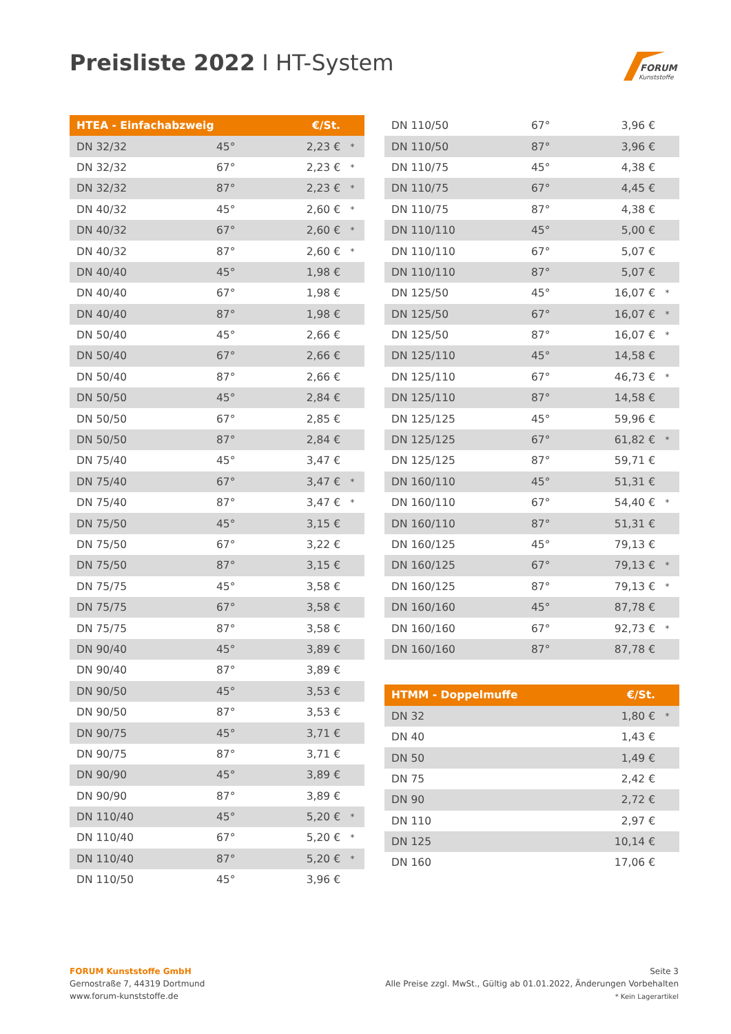Preisliste 2022 I HT-System
FORUM
Kunststoffe
| HTEA - Einfachabzweig | | | €/St. | |
| --- | --- | --- | --- | --- |
| DN 32/32 | 45° | 2,23 € | | * |
| DN 32/32 | 67° | 2,23 € | | * |
| DN 32/32 | 87° | 2,23 € | | * |
| DN 40/32 | 45° | 2,60 € | | * |
| DN 40/32 | 67° | 2,60 € | | * |
| DN 40/32 | 87° | 2,60 € | | * |
| DN 40/40 | 45° | 1,98 € | | |
| DN 40/40 | 67° | 1,98 € | | |
| DN 40/40 | 87° | 1,98 € | | |
| DN 50/40 | 45° | 2,66 € | | |
| DN 50/40 | 67° | 2,66 € | | |
| DN 50/40 | 87° | 2,66 € | | |
| DN 50/50 | 45° | 2,84 € | | |
| DN 50/50 | 67° | 2,85 € | | |
| DN 50/50 | 87° | 2,84 € | | |
| DN 75/40 | 45° | 3,47 € | | |
| DN 75/40 | 67° | 3,47 € | | * |
| DN 75/40 | 87° | 3,47 € | | * |
| DN 75/50 | 45° | 3,15 € | | |
| DN 75/50 | 67° | 3,22 € | | |
| DN 75/50 | 87° | 3,15 € | | |
| DN 75/75 | 45° | 3,58 € | | |
| DN 75/75 | 67° | 3,58 € | | |
| DN 75/75 | 87° | 3,58 € | | |
| DN 90/40 | 45° | 3,89 € | | |
| DN 90/40 | 87° | 3,89 € | | |
| DN 90/50 | 45° | 3,53 € | | |
| DN 90/50 | 87° | 3,53 € | | |
| DN 90/75 | 45° | 3,71 € | | |
| DN 90/75 | 87° | 3,71 € | | |
| DN 90/90 | 45° | 3,89 € | | |
| DN 90/90 | 87° | 3,89 € | | |
| DN 110/40 | 45° | 5,20 € | | * |
| DN 110/40 | 67° | 5,20 € | | * |
| DN 110/40 | 87° | 5,20 € | | * |
| DN 110/50 | 45° | 3,96 € | | |
| DN 110/50 | 67° | 3,96 € | |
| DN 110/50 | 87° | 3,96 € | |
| DN 110/75 | 45° | 4,38 € | |
| DN 110/75 | 67° | 4,45 € | |
| DN 110/75 | 87° | 4,38 € | |
| DN 110/110 | 45° | 5,00 € | |
| DN 110/110 | 67° | 5,07 € | |
| DN 110/110 | 87° | 5,07 € | |
| DN 125/50 | 45° | 16,07 € | * |
| DN 125/50 | 67° | 16,07 € | * |
| DN 125/50 | 87° | 16,07 € | * |
| DN 125/110 | 45° | 14,58 € | |
| DN 125/110 | 67° | 46,73 € | * |
| DN 125/110 | 87° | 14,58 € | |
| DN 125/125 | 45° | 59,96 € | |
| DN 125/125 | 67° | 61,82 € | * |
| DN 125/125 | 87° | 59,71 € | |
| DN 160/110 | 45° | 51,31 € | |
| DN 160/110 | 67° | 54,40 € | * |
| DN 160/110 | 87° | 51,31 € | |
| DN 160/125 | 45° | 79,13 € | |
| DN 160/125 | 67° | 79,13 € | * |
| DN 160/125 | 87° | 79,13 € | * |
| DN 160/160 | 45° | 87,78 € | |
| DN 160/160 | 67° | 92,73 € | * |
| DN 160/160 | 87° | 87,78 € | |
| HTMM - Doppelmuffe | €/St. | |
| --- | --- | --- |
| DN 32 | 1,80 € | * |
| DN 40 | 1,43 € | |
| DN 50 | 1,49 € | |
| DN 75 | 2,42 € | |
| DN 90 | 2,72 € | |
| DN 110 | 2,97 € | |
| DN 125 | 10,14 € | |
| DN 160 | 17,06 € | |
FORUM Kunststoffe GmbH
Gernostraße 7, 44319 Dortmund
www.forum-kunststoffe.de
Seite 3
Alle Preise zzgl. MwSt., Gültig ab 01.01.2022, Änderungen Vorbehalten
* Kein Lagerartikel